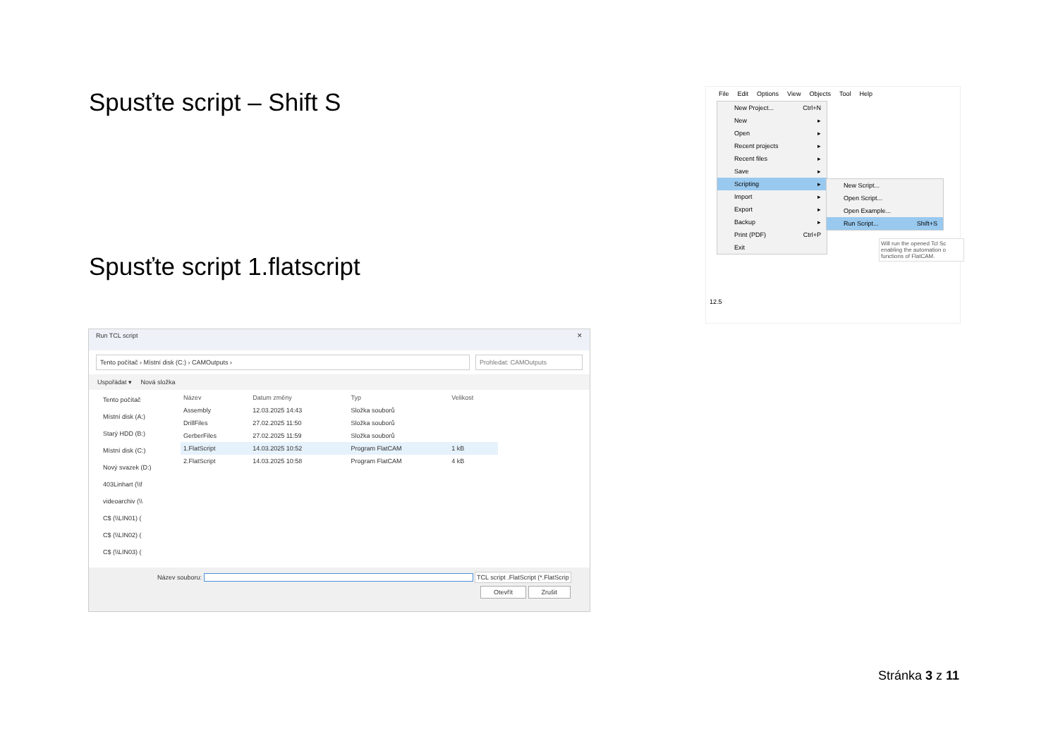Spusťte script – Shift S
Spusťte script 1.flatscript
File Edit Options View Objects Tool Help
New Project... Ctrl+N
New ▸
Open ▸
Recent projects ▸
Recent files ▸
Save ▸
Scripting ▸
Import ▸
Export ▸
Backup ▸
Print (PDF) Ctrl+P
Exit
New Script...
Open Script...
Open Example...
Run Script... Shift+S
Will run the opened Tcl Sc enabling the automation o functions of FlatCAM.
12.5
Run TCL script ✕
Tento počítač › Místní disk (C:) › CAMOutputs ›
Prohledat: CAMOutputs
Uspořádat ▾ Nová složka
Tento počítač
Místní disk (A:)
Starý HDD (B:)
Místní disk (C:)
Nový svazek (D:)
403Linhart (\\f
videoarchiv (\\
C$ (\\LIN01) (
C$ (\\LIN02) (
C$ (\\LIN03) (
| Název | Datum změny | Typ | Velikost |
| --- | --- | --- | --- |
| Assembly | 12.03.2025 14:43 | Složka souborů | |
| DrillFiles | 27.02.2025 11:50 | Složka souborů | |
| GerberFiles | 27.02.2025 11:59 | Složka souborů | |
| 1.FlatScript | 14.03.2025 10:52 | Program FlatCAM | 1 kB |
| 2.FlatScript | 14.03.2025 10:58 | Program FlatCAM | 4 kB |
Název souboru: TCL script .FlatScript (*.FlatScrip
Otevřít Zrušit
Stránka 3 z 11